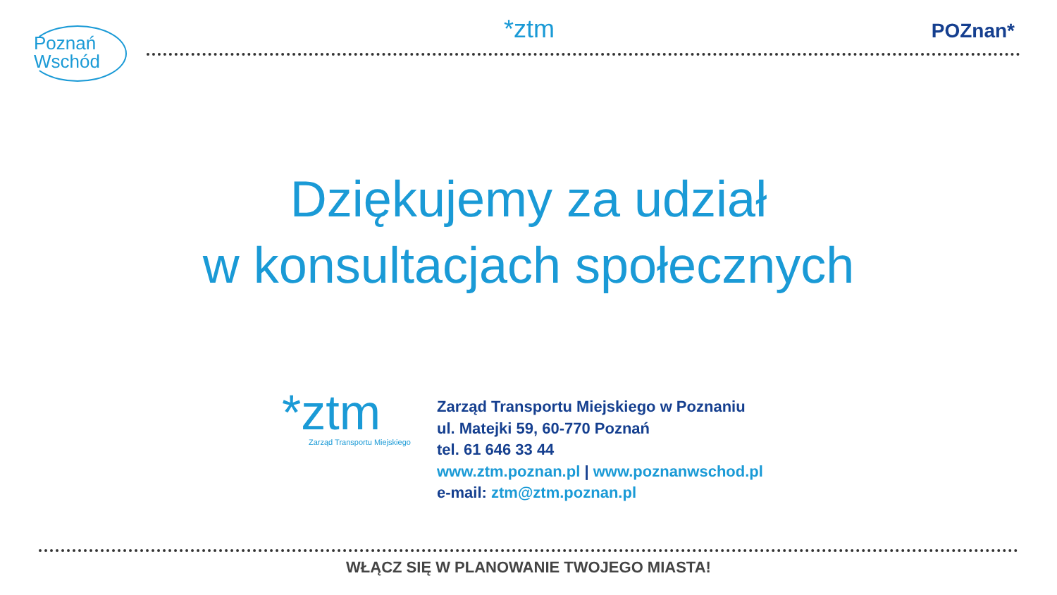Poznań
Wschód
*ztm
POZnan*
Dziękujemy za udział
w konsultacjach społecznych
*ztm
Zarząd Transportu Miejskiego
Zarząd Transportu Miejskiego w Poznaniu
ul. Matejki 59, 60-770 Poznań
tel. 61 646 33 44
www.ztm.poznan.pl | www.poznanwschod.pl
e-mail: ztm@ztm.poznan.pl
WŁĄCZ SIĘ W PLANOWANIE TWOJEGO MIASTA!